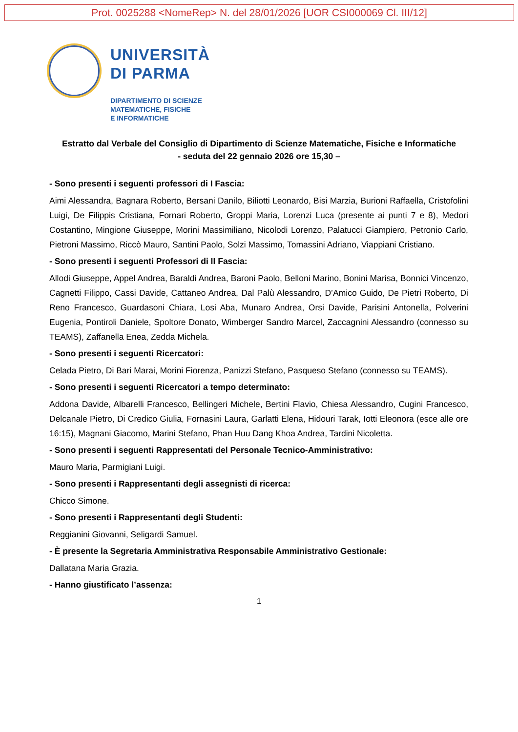Prot. 0025288 <NomeRep> N. del 28/01/2026 [UOR CSI000069 Cl. III/12]
UNIVERSITÀ
DI PARMA
DIPARTIMENTO DI SCIENZE
MATEMATICHE, FISICHE
E INFORMATICHE
Estratto dal Verbale del Consiglio di Dipartimento di Scienze Matematiche, Fisiche e Informatiche
- seduta del 22 gennaio 2026 ore 15,30 –
- Sono presenti i seguenti professori di I Fascia:
Aimi Alessandra, Bagnara Roberto, Bersani Danilo, Biliotti Leonardo, Bisi Marzia, Burioni Raffaella, Cristofolini Luigi, De Filippis Cristiana, Fornari Roberto, Groppi Maria, Lorenzi Luca (presente ai punti 7 e 8), Medori Costantino, Mingione Giuseppe, Morini Massimiliano, Nicolodi Lorenzo, Palatucci Giampiero, Petronio Carlo, Pietroni Massimo, Riccò Mauro, Santini Paolo, Solzi Massimo, Tomassini Adriano, Viappiani Cristiano.
- Sono presenti i seguenti Professori di II Fascia:
Allodi Giuseppe, Appel Andrea, Baraldi Andrea, Baroni Paolo, Belloni Marino, Bonini Marisa, Bonnici Vincenzo, Cagnetti Filippo, Cassi Davide, Cattaneo Andrea, Dal Palù Alessandro, D’Amico Guido, De Pietri Roberto, Di Reno Francesco, Guardasoni Chiara, Losi Aba, Munaro Andrea, Orsi Davide, Parisini Antonella, Polverini Eugenia, Pontiroli Daniele, Spoltore Donato, Wimberger Sandro Marcel, Zaccagnini Alessandro (connesso su TEAMS), Zaffanella Enea, Zedda Michela.
- Sono presenti i seguenti Ricercatori:
Celada Pietro, Di Bari Marai, Morini Fiorenza, Panizzi Stefano, Pasqueso Stefano (connesso su TEAMS).
- Sono presenti i seguenti Ricercatori a tempo determinato:
Addona Davide, Albarelli Francesco, Bellingeri Michele, Bertini Flavio, Chiesa Alessandro, Cugini Francesco, Delcanale Pietro, Di Credico Giulia, Fornasini Laura, Garlatti Elena, Hidouri Tarak, Iotti Eleonora (esce alle ore 16:15), Magnani Giacomo, Marini Stefano, Phan Huu Dang Khoa Andrea, Tardini Nicoletta.
- Sono presenti i seguenti Rappresentati del Personale Tecnico-Amministrativo:
Mauro Maria, Parmigiani Luigi.
- Sono presenti i Rappresentanti degli assegnisti di ricerca:
Chicco Simone.
- Sono presenti i Rappresentanti degli Studenti:
Reggianini Giovanni, Seligardi Samuel.
- È presente la Segretaria Amministrativa Responsabile Amministrativo Gestionale:
Dallatana Maria Grazia.
- Hanno giustificato l’assenza:
1